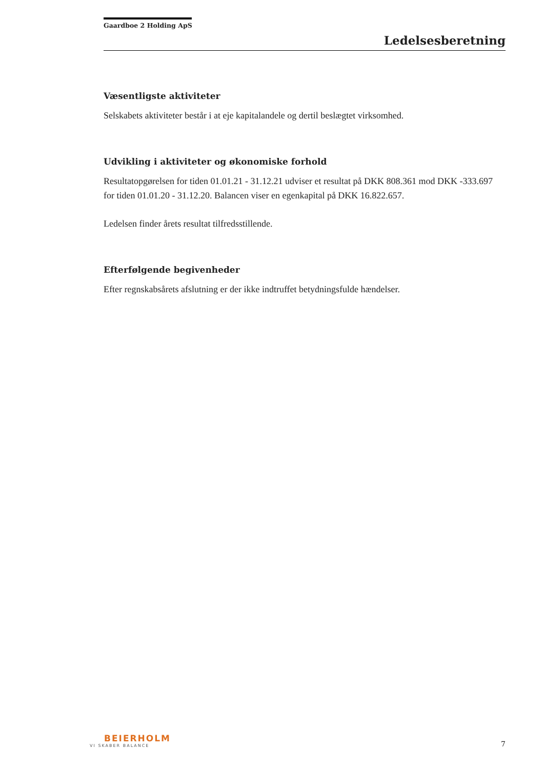Gaardboe 2 Holding ApS
Ledelsesberetning
Væsentligste aktiviteter
Selskabets aktiviteter består i at eje kapitalandele og dertil beslægtet virksomhed.
Udvikling i aktiviteter og økonomiske forhold
Resultatopgørelsen for tiden 01.01.21 - 31.12.21 udviser et resultat på DKK 808.361 mod DKK -333.697 for tiden 01.01.20 - 31.12.20. Balancen viser en egenkapital på DKK 16.822.657.
Ledelsen finder årets resultat tilfredsstillende.
Efterfølgende begivenheder
Efter regnskabsårets afslutning er der ikke indtruffet betydningsfulde hændelser.
BEIERHOLM
VI SKABER BALANCE
7